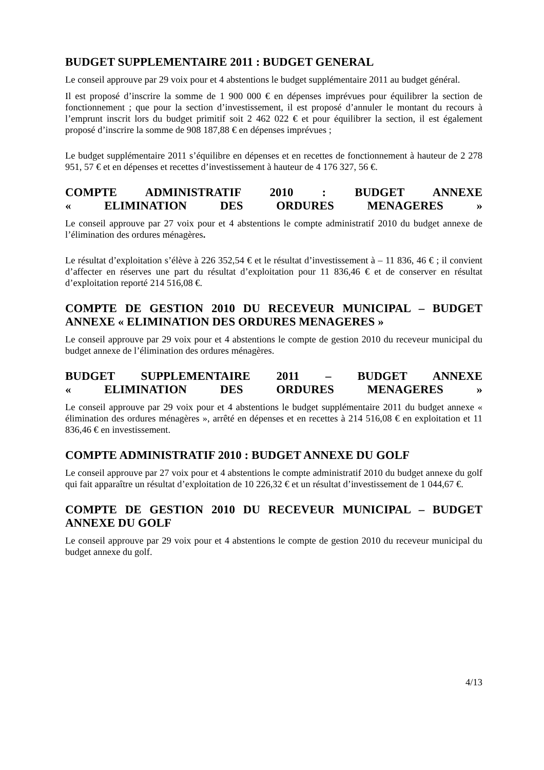BUDGET SUPPLEMENTAIRE 2011 : BUDGET GENERAL
Le conseil approuve par 29 voix pour et 4 abstentions le budget supplémentaire 2011 au budget général.
Il est proposé d’inscrire la somme de 1 900 000 € en dépenses imprévues pour équilibrer la section de fonctionnement ; que pour la section d’investissement, il est proposé d’annuler le montant du recours à l’emprunt inscrit lors du budget primitif soit 2 462 022 € et pour équilibrer la section, il est également proposé d’inscrire la somme de 908 187,88 € en dépenses imprévues ;
Le budget supplémentaire 2011 s’équilibre en dépenses et en recettes de fonctionnement à hauteur de 2 278 951, 57 € et en dépenses et recettes d’investissement à hauteur de 4 176 327, 56 €.
COMPTE ADMINISTRATIF 2010 : BUDGET ANNEXE
« ELIMINATION DES ORDURES MENAGERES »
Le conseil approuve par 27 voix pour et 4 abstentions le compte administratif 2010 du budget annexe de l’élimination des ordures ménagères.
Le résultat d’exploitation s’élève à 226 352,54 € et le résultat d’investissement à – 11 836, 46 € ; il convient d’affecter en réserves une part du résultat d’exploitation pour 11 836,46 € et de conserver en résultat d’exploitation reporté 214 516,08 €.
COMPTE DE GESTION 2010 DU RECEVEUR MUNICIPAL – BUDGET ANNEXE « ELIMINATION DES ORDURES MENAGERES »
Le conseil approuve par 29 voix pour et 4 abstentions le compte de gestion 2010 du receveur municipal du budget annexe de l’élimination des ordures ménagères.
BUDGET SUPPLEMENTAIRE 2011 – BUDGET ANNEXE
« ELIMINATION DES ORDURES MENAGERES »
Le conseil approuve par 29 voix pour et 4 abstentions le budget supplémentaire 2011 du budget annexe « élimination des ordures ménagères », arrêté en dépenses et en recettes à 214 516,08 € en exploitation et 11 836,46 € en investissement.
COMPTE ADMINISTRATIF 2010 : BUDGET ANNEXE DU GOLF
Le conseil approuve par 27 voix pour et 4 abstentions le compte administratif 2010 du budget annexe du golf qui fait apparaître un résultat d’exploitation de 10 226,32 € et un résultat d’investissement de 1 044,67 €.
COMPTE DE GESTION 2010 DU RECEVEUR MUNICIPAL – BUDGET ANNEXE DU GOLF
Le conseil approuve par 29 voix pour et 4 abstentions le compte de gestion 2010 du receveur municipal du budget annexe du golf.
4/13